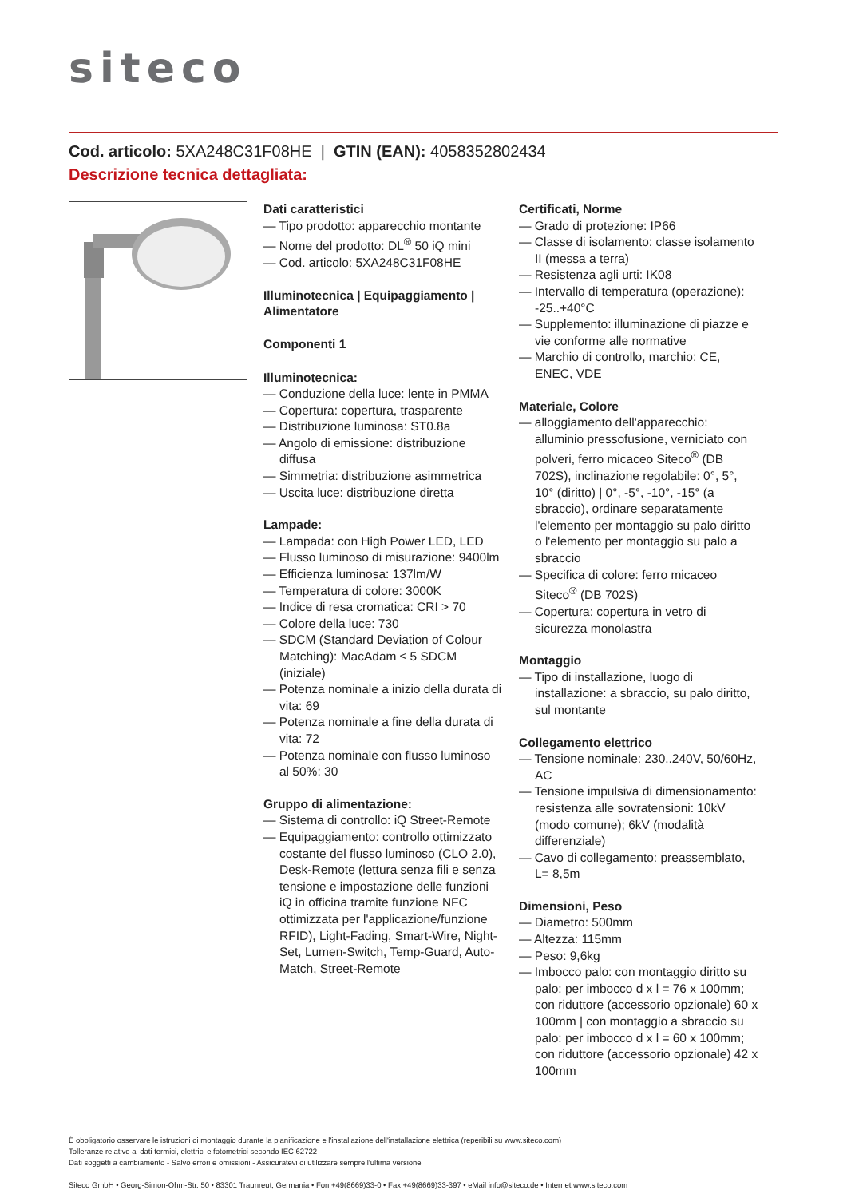siteco
Cod. articolo: 5XA248C31F08HE | GTIN (EAN): 4058352802434
Descrizione tecnica dettagliata:
Dati caratteristici
— Tipo prodotto: apparecchio montante
— Nome del prodotto: DL<sup>®</sup> 50 iQ mini
— Cod. articolo: 5XA248C31F08HE
Illuminotecnica | Equipaggiamento | Alimentatore
Componenti 1
Illuminotecnica:
— Conduzione della luce: lente in PMMA
— Copertura: copertura, trasparente
— Distribuzione luminosa: ST0.8a
— Angolo di emissione: distribuzione diffusa
— Simmetria: distribuzione asimmetrica
— Uscita luce: distribuzione diretta
Lampade:
— Lampada: con High Power LED, LED
— Flusso luminoso di misurazione: 9400lm
— Efficienza luminosa: 137lm/W
— Temperatura di colore: 3000K
— Indice di resa cromatica: CRI > 70
— Colore della luce: 730
— SDCM (Standard Deviation of Colour Matching): MacAdam ≤ 5 SDCM (iniziale)
— Potenza nominale a inizio della durata di vita: 69
— Potenza nominale a fine della durata di vita: 72
— Potenza nominale con flusso luminoso al 50%: 30
Gruppo di alimentazione:
— Sistema di controllo: iQ Street-Remote
— Equipaggiamento: controllo ottimizzato costante del flusso luminoso (CLO 2.0), Desk-Remote (lettura senza fili e senza tensione e impostazione delle funzioni iQ in officina tramite funzione NFC ottimizzata per l'applicazione/funzione RFID), Light-Fading, Smart-Wire, Night-Set, Lumen-Switch, Temp-Guard, Auto-Match, Street-Remote
Certificati, Norme
— Grado di protezione: IP66
— Classe di isolamento: classe isolamento II (messa a terra)
— Resistenza agli urti: IK08
— Intervallo di temperatura (operazione): -25..+40°C
— Supplemento: illuminazione di piazze e vie conforme alle normative
— Marchio di controllo, marchio: CE, ENEC, VDE
Materiale, Colore
— alloggiamento dell'apparecchio: alluminio pressofusione, verniciato con polveri, ferro micaceo Siteco<sup>®</sup> (DB 702S), inclinazione regolabile: 0°, 5°, 10° (diritto) | 0°, -5°, -10°, -15° (a sbraccio), ordinare separatamente l'elemento per montaggio su palo diritto o l'elemento per montaggio su palo a sbraccio
— Specifica di colore: ferro micaceo Siteco<sup>®</sup> (DB 702S)
— Copertura: copertura in vetro di sicurezza monolastra
Montaggio
— Tipo di installazione, luogo di installazione: a sbraccio, su palo diritto, sul montante
Collegamento elettrico
— Tensione nominale: 230..240V, 50/60Hz, AC
— Tensione impulsiva di dimensionamento: resistenza alle sovratensioni: 10kV (modo comune); 6kV (modalità differenziale)
— Cavo di collegamento: preassemblato, L= 8,5m
Dimensioni, Peso
— Diametro: 500mm
— Altezza: 115mm
— Peso: 9,6kg
— Imbocco palo: con montaggio diritto su palo: per imbocco d x l = 76 x 100mm; con riduttore (accessorio opzionale) 60 x 100mm | con montaggio a sbraccio su palo: per imbocco d x l = 60 x 100mm; con riduttore (accessorio opzionale) 42 x 100mm
È obbligatorio osservare le istruzioni di montaggio durante la pianificazione e l'installazione dell'installazione elettrica (reperibili su www.siteco.com)
Tolleranze relative ai dati termici, elettrici e fotometrici secondo IEC 62722
Dati soggetti a cambiamento - Salvo errori e omissioni - Assicuratevi di utilizzare sempre l'ultima versione
Siteco GmbH • Georg-Simon-Ohm-Str. 50 • 83301 Traunreut, Germania • Fon +49(8669)33-0 • Fax +49(8669)33-397 • eMail info@siteco.de • Internet www.siteco.com